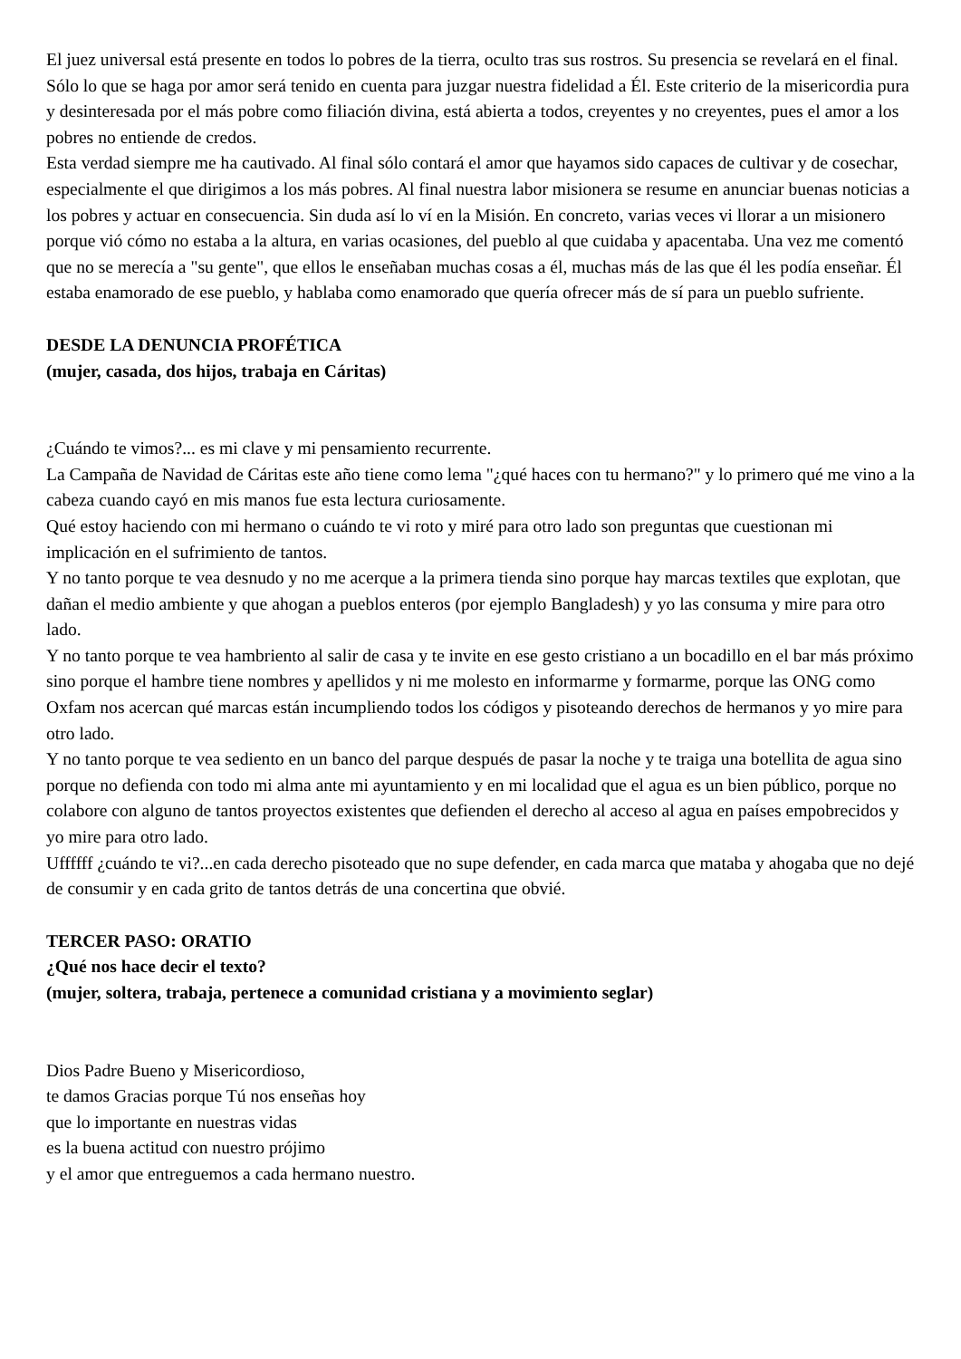El juez universal está presente en todos lo pobres de la tierra, oculto tras sus rostros. Su presencia se revelará en el final. Sólo lo que se haga por amor será tenido en cuenta para juzgar nuestra fidelidad a Él. Este criterio de la misericordia pura y desinteresada por el más pobre como filiación divina, está abierta a todos, creyentes y no creyentes, pues el amor a los pobres no entiende de credos.
Esta verdad siempre me ha cautivado. Al final sólo contará el amor que hayamos sido capaces de cultivar y de cosechar, especialmente el que dirigimos a los más pobres. Al final nuestra labor misionera se resume en anunciar buenas noticias a los pobres y actuar en consecuencia. Sin duda así lo ví en la Misión. En concreto, varias veces vi llorar a un misionero porque vió cómo no estaba a la altura, en varias ocasiones, del pueblo al que cuidaba y apacentaba. Una vez me comentó que no se merecía a "su gente", que ellos le enseñaban muchas cosas a él, muchas más de las que él les podía enseñar. Él estaba enamorado de ese pueblo, y hablaba como enamorado que quería ofrecer más de sí para un pueblo sufriente.
DESDE LA DENUNCIA PROFÉTICA
(mujer, casada, dos hijos, trabaja en Cáritas)
¿Cuándo te vimos?... es mi clave y mi pensamiento recurrente.
La Campaña de Navidad de Cáritas este año tiene como lema "¿qué haces con tu hermano?" y lo primero qué me vino a la cabeza cuando cayó en mis manos fue esta lectura curiosamente.
Qué estoy haciendo con mi hermano o cuándo te vi roto y miré para otro lado son preguntas que cuestionan mi implicación en el sufrimiento de tantos.
Y no tanto porque te vea desnudo y no me acerque a la primera tienda sino porque hay marcas textiles que explotan, que dañan el medio ambiente y que ahogan a pueblos enteros (por ejemplo Bangladesh) y yo las consuma y mire para otro lado.
Y no tanto porque te vea hambriento al salir de casa y te invite en ese gesto cristiano a un bocadillo en el bar más próximo sino porque el hambre tiene nombres y apellidos y ni me molesto en informarme y formarme, porque las ONG como Oxfam nos acercan qué marcas están incumpliendo todos los códigos y pisoteando derechos de hermanos y yo mire para otro lado.
Y no tanto porque te vea sediento en un banco del parque después de pasar la noche y te traiga una botellita de agua sino porque no defienda con todo mi alma ante mi ayuntamiento y en mi localidad que el agua es un bien público, porque no colabore con alguno de tantos proyectos existentes que defienden el derecho al acceso al agua en países empobrecidos y yo mire para otro lado.
Uffffff ¿cuándo te vi?...en cada derecho pisoteado que no supe defender, en cada marca que mataba y ahogaba que no dejé de consumir y en cada grito de tantos detrás de una concertina que obvié.
TERCER PASO: ORATIO
¿Qué nos hace decir el texto?
(mujer, soltera, trabaja, pertenece a comunidad cristiana y a movimiento seglar)
Dios Padre Bueno y Misericordioso,
te damos Gracias porque Tú nos enseñas hoy
que lo importante en nuestras vidas
es la buena actitud con nuestro prójimo
y el amor que entreguemos a cada hermano nuestro.